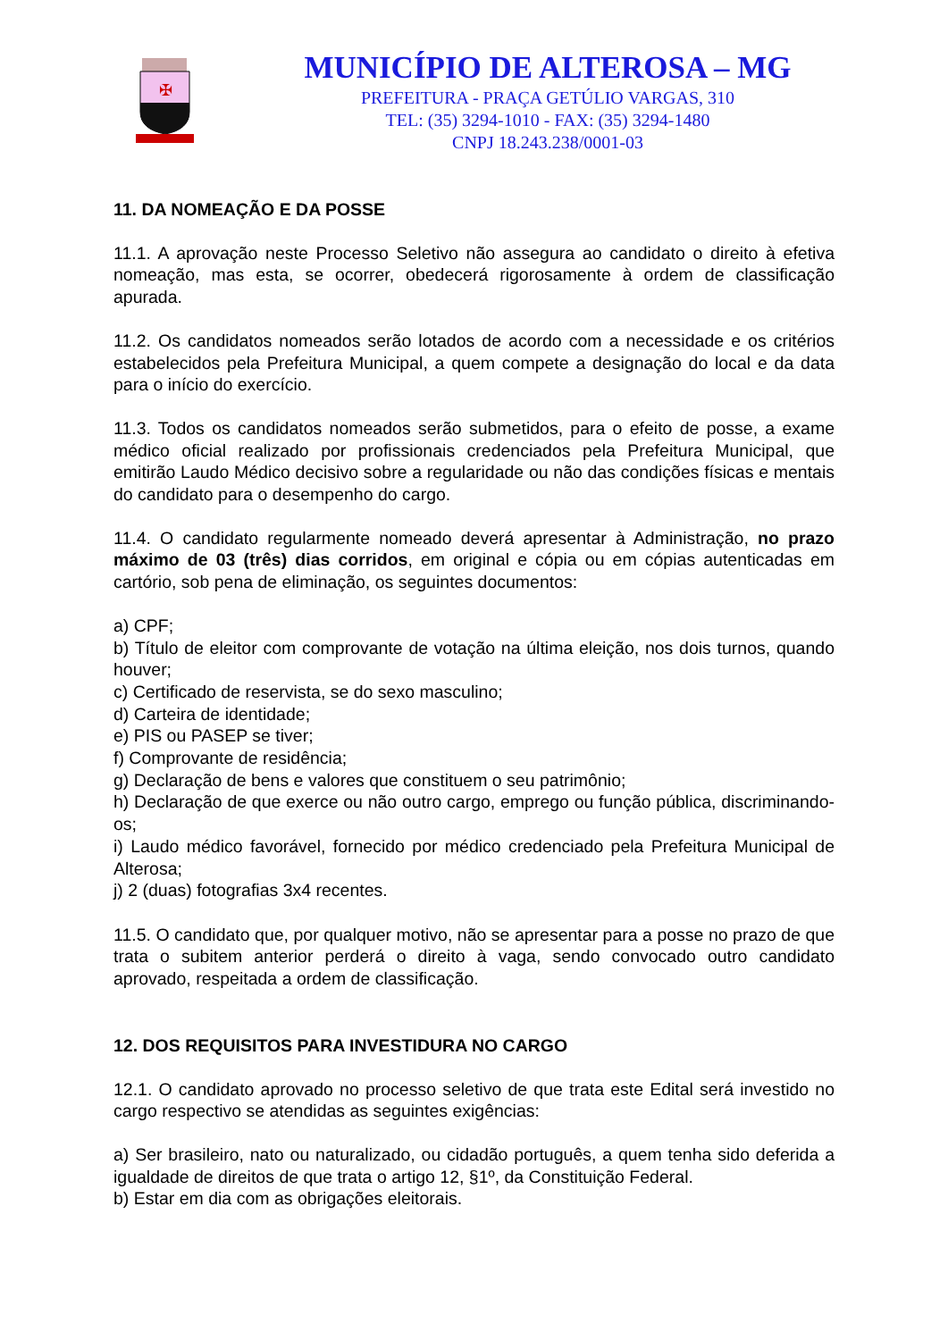✠
MUNICÍPIO DE ALTEROSA – MG
PREFEITURA - PRAÇA GETÚLIO VARGAS, 310
TEL: (35) 3294-1010 - FAX: (35) 3294-1480
CNPJ 18.243.238/0001-03
11. DA NOMEAÇÃO E DA POSSE
11.1. A aprovação neste Processo Seletivo não assegura ao candidato o direito à efetiva nomeação, mas esta, se ocorrer, obedecerá rigorosamente à ordem de classificação apurada.
11.2. Os candidatos nomeados serão lotados de acordo com a necessidade e os critérios estabelecidos pela Prefeitura Municipal, a quem compete a designação do local e da data para o início do exercício.
11.3. Todos os candidatos nomeados serão submetidos, para o efeito de posse, a exame médico oficial realizado por profissionais credenciados pela Prefeitura Municipal, que emitirão Laudo Médico decisivo sobre a regularidade ou não das condições físicas e mentais do candidato para o desempenho do cargo.
11.4. O candidato regularmente nomeado deverá apresentar à Administração, no prazo máximo de 03 (três) dias corridos, em original e cópia ou em cópias autenticadas em cartório, sob pena de eliminação, os seguintes documentos:
a) CPF;
b) Título de eleitor com comprovante de votação na última eleição, nos dois turnos, quando houver;
c) Certificado de reservista, se do sexo masculino;
d) Carteira de identidade;
e) PIS ou PASEP se tiver;
f) Comprovante de residência;
g) Declaração de bens e valores que constituem o seu patrimônio;
h) Declaração de que exerce ou não outro cargo, emprego ou função pública, discriminando-os;
i) Laudo médico favorável, fornecido por médico credenciado pela Prefeitura Municipal de Alterosa;
j) 2 (duas) fotografias 3x4 recentes.
11.5. O candidato que, por qualquer motivo, não se apresentar para a posse no prazo de que trata o subitem anterior perderá o direito à vaga, sendo convocado outro candidato aprovado, respeitada a ordem de classificação.
12. DOS REQUISITOS PARA INVESTIDURA NO CARGO
12.1. O candidato aprovado no processo seletivo de que trata este Edital será investido no cargo respectivo se atendidas as seguintes exigências:
a) Ser brasileiro, nato ou naturalizado, ou cidadão português, a quem tenha sido deferida a igualdade de direitos de que trata o artigo 12, §1º, da Constituição Federal.
b) Estar em dia com as obrigações eleitorais.